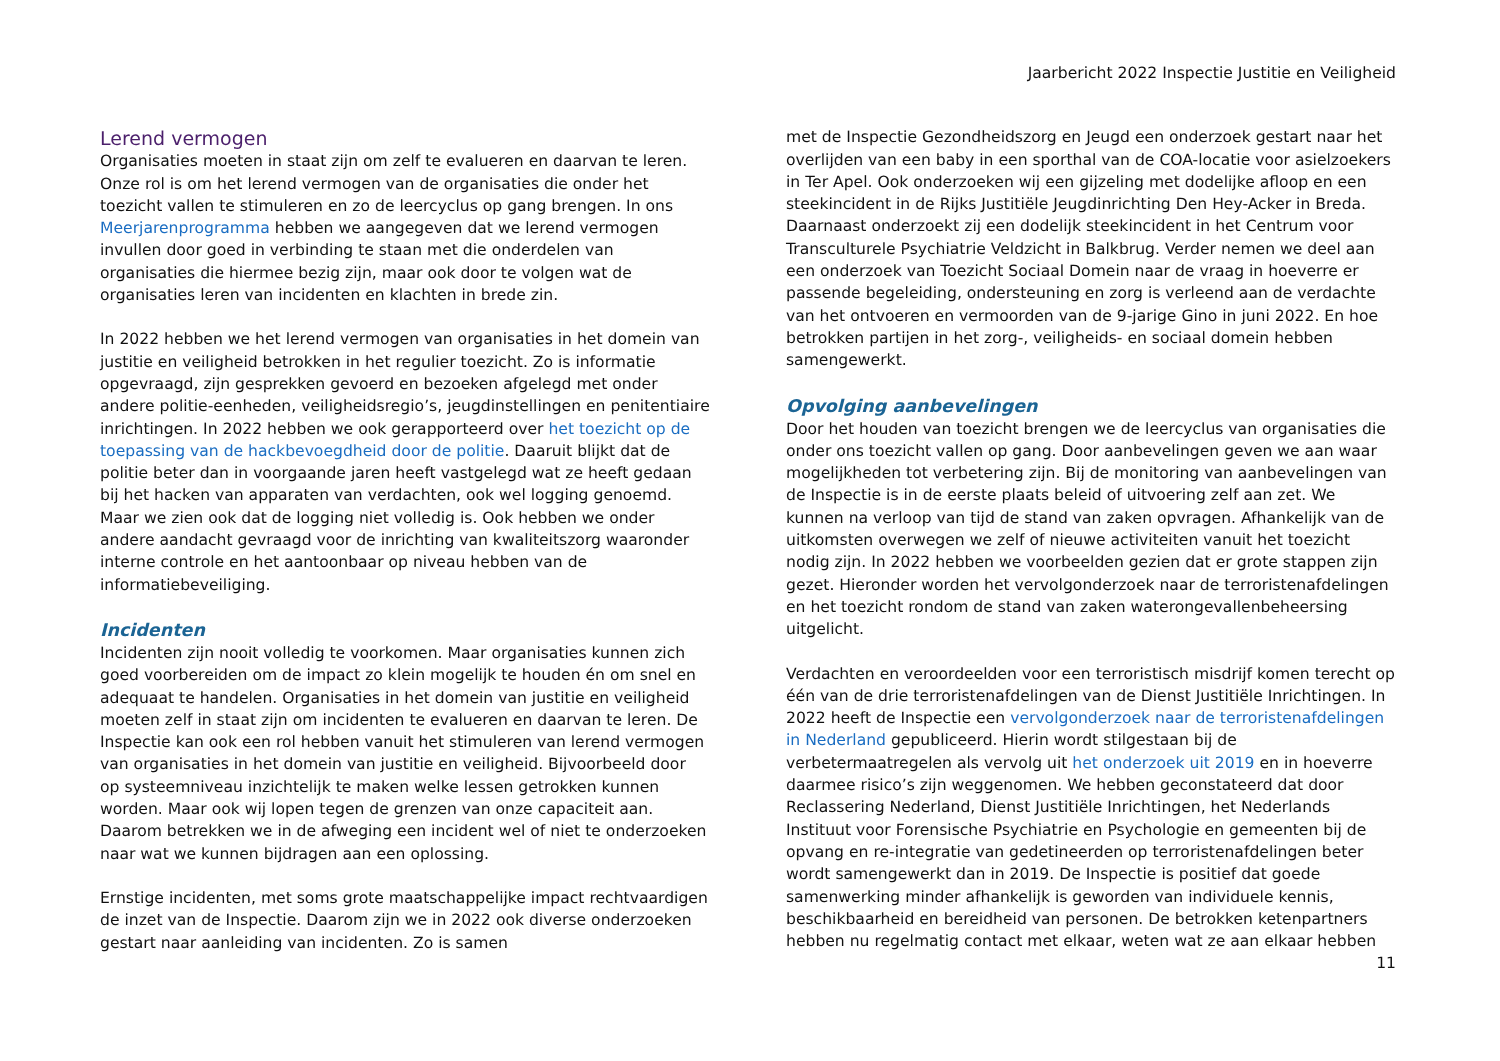Jaarbericht 2022 Inspectie Justitie en Veiligheid
Lerend vermogen
Organisaties moeten in staat zijn om zelf te evalueren en daarvan te leren. Onze rol is om het lerend vermogen van de organisaties die onder het toezicht vallen te stimuleren en zo de leercyclus op gang brengen. In ons Meerjarenprogramma hebben we aangegeven dat we lerend vermogen invullen door goed in verbinding te staan met die onderdelen van organisaties die hiermee bezig zijn, maar ook door te volgen wat de organisaties leren van incidenten en klachten in brede zin.
In 2022 hebben we het lerend vermogen van organisaties in het domein van justitie en veiligheid betrokken in het regulier toezicht. Zo is informatie opgevraagd, zijn gesprekken gevoerd en bezoeken afgelegd met onder andere politie-eenheden, veiligheidsregio’s, jeugdinstellingen en penitentiaire inrichtingen. In 2022 hebben we ook gerapporteerd over het toezicht op de toepassing van de hackbevoegdheid door de politie. Daaruit blijkt dat de politie beter dan in voorgaande jaren heeft vastgelegd wat ze heeft gedaan bij het hacken van apparaten van verdachten, ook wel logging genoemd. Maar we zien ook dat de logging niet volledig is. Ook hebben we onder andere aandacht gevraagd voor de inrichting van kwaliteitszorg waaronder interne controle en het aantoonbaar op niveau hebben van de informatiebeveiliging.
Incidenten
Incidenten zijn nooit volledig te voorkomen. Maar organisaties kunnen zich goed voorbereiden om de impact zo klein mogelijk te houden én om snel en adequaat te handelen. Organisaties in het domein van justitie en veiligheid moeten zelf in staat zijn om incidenten te evalueren en daarvan te leren. De Inspectie kan ook een rol hebben vanuit het stimuleren van lerend vermogen van organisaties in het domein van justitie en veiligheid. Bijvoorbeeld door op systeemniveau inzichtelijk te maken welke lessen getrokken kunnen worden. Maar ook wij lopen tegen de grenzen van onze capaciteit aan. Daarom betrekken we in de afweging een incident wel of niet te onderzoeken naar wat we kunnen bijdragen aan een oplossing.
Ernstige incidenten, met soms grote maatschappelijke impact rechtvaardigen de inzet van de Inspectie. Daarom zijn we in 2022 ook diverse onderzoeken gestart naar aanleiding van incidenten. Zo is samen
met de Inspectie Gezondheidszorg en Jeugd een onderzoek gestart naar het overlijden van een baby in een sporthal van de COA-locatie voor asielzoekers in Ter Apel. Ook onderzoeken wij een gijzeling met dodelijke afloop en een steekincident in de Rijks Justitiële Jeugdinrichting Den Hey-Acker in Breda. Daarnaast onderzoekt zij een dodelijk steekincident in het Centrum voor Transculturele Psychiatrie Veldzicht in Balkbrug. Verder nemen we deel aan een onderzoek van Toezicht Sociaal Domein naar de vraag in hoeverre er passende begeleiding, ondersteuning en zorg is verleend aan de verdachte van het ontvoeren en vermoorden van de 9-jarige Gino in juni 2022. En hoe betrokken partijen in het zorg-, veiligheids- en sociaal domein hebben samengewerkt.
Opvolging aanbevelingen
Door het houden van toezicht brengen we de leercyclus van organisaties die onder ons toezicht vallen op gang. Door aanbevelingen geven we aan waar mogelijkheden tot verbetering zijn. Bij de monitoring van aanbevelingen van de Inspectie is in de eerste plaats beleid of uitvoering zelf aan zet. We kunnen na verloop van tijd de stand van zaken opvragen. Afhankelijk van de uitkomsten overwegen we zelf of nieuwe activiteiten vanuit het toezicht nodig zijn. In 2022 hebben we voorbeelden gezien dat er grote stappen zijn gezet. Hieronder worden het vervolgonderzoek naar de terroristenafdelingen en het toezicht rondom de stand van zaken waterongevallenbeheersing uitgelicht.
Verdachten en veroordeelden voor een terroristisch misdrijf komen terecht op één van de drie terroristenafdelingen van de Dienst Justitiële Inrichtingen. In 2022 heeft de Inspectie een vervolgonderzoek naar de terroristenafdelingen in Nederland gepubliceerd. Hierin wordt stilgestaan bij de verbetermaatregelen als vervolg uit het onderzoek uit 2019 en in hoeverre daarmee risico’s zijn weggenomen. We hebben geconstateerd dat door Reclassering Nederland, Dienst Justitiële Inrichtingen, het Nederlands Instituut voor Forensische Psychiatrie en Psychologie en gemeenten bij de opvang en re-integratie van gedetineerden op terroristenafdelingen beter wordt samengewerkt dan in 2019. De Inspectie is positief dat goede samenwerking minder afhankelijk is geworden van individuele kennis, beschikbaarheid en bereidheid van personen. De betrokken ketenpartners hebben nu regelmatig contact met elkaar, weten wat ze aan elkaar hebben
11